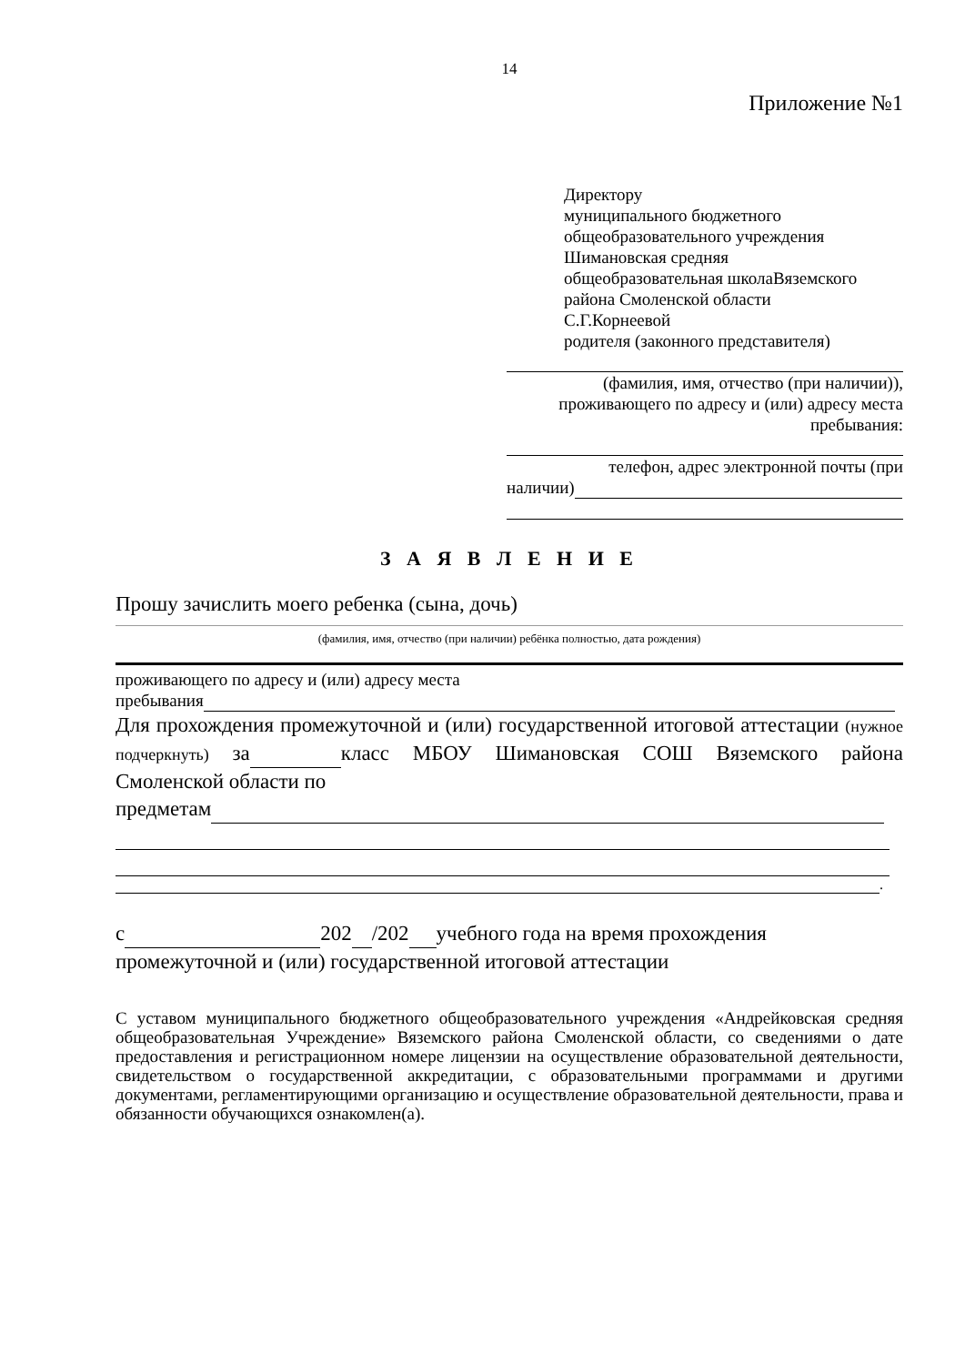14
Приложение №1
Директору
муниципального бюджетного
общеобразовательного учреждения
Шимановская средняя
общеобразовательная школаВяземского
района Смоленской области
С.Г.Корнеевой
родителя (законного представителя)
(фамилия, имя, отчество (при наличии)),
проживающего по адресу и (или) адресу места
пребывания:
телефон, адрес электронной почты (при
наличии)
З А Я В Л Е Н И Е
Прошу зачислить моего ребенка (сына, дочь)
(фамилия, имя, отчество (при наличии) ребёнка полностью, дата рождения)
проживающего по адресу и (или) адресу места
пребывания
Для прохождения промежуточной и (или) государственной итоговой аттестации (нужное подчеркнуть) за класс МБОУ Шимановская СОШ Вяземского района Смоленской области по
предметам
.
с 202 /202 учебного года на время прохождения
промежуточной и (или) государственной итоговой аттестации
С уставом муниципального бюджетного общеобразовательного учреждения «Андрейковская средняя общеобразовательная Учреждение» Вяземского района Смоленской области, со сведениями о дате предоставления и регистрационном номере лицензии на осуществление образовательной деятельности, свидетельством о государственной аккредитации, с образовательными программами и другими документами, регламентирующими организацию и осуществление образовательной деятельности, права и обязанности обучающихся ознакомлен(а).